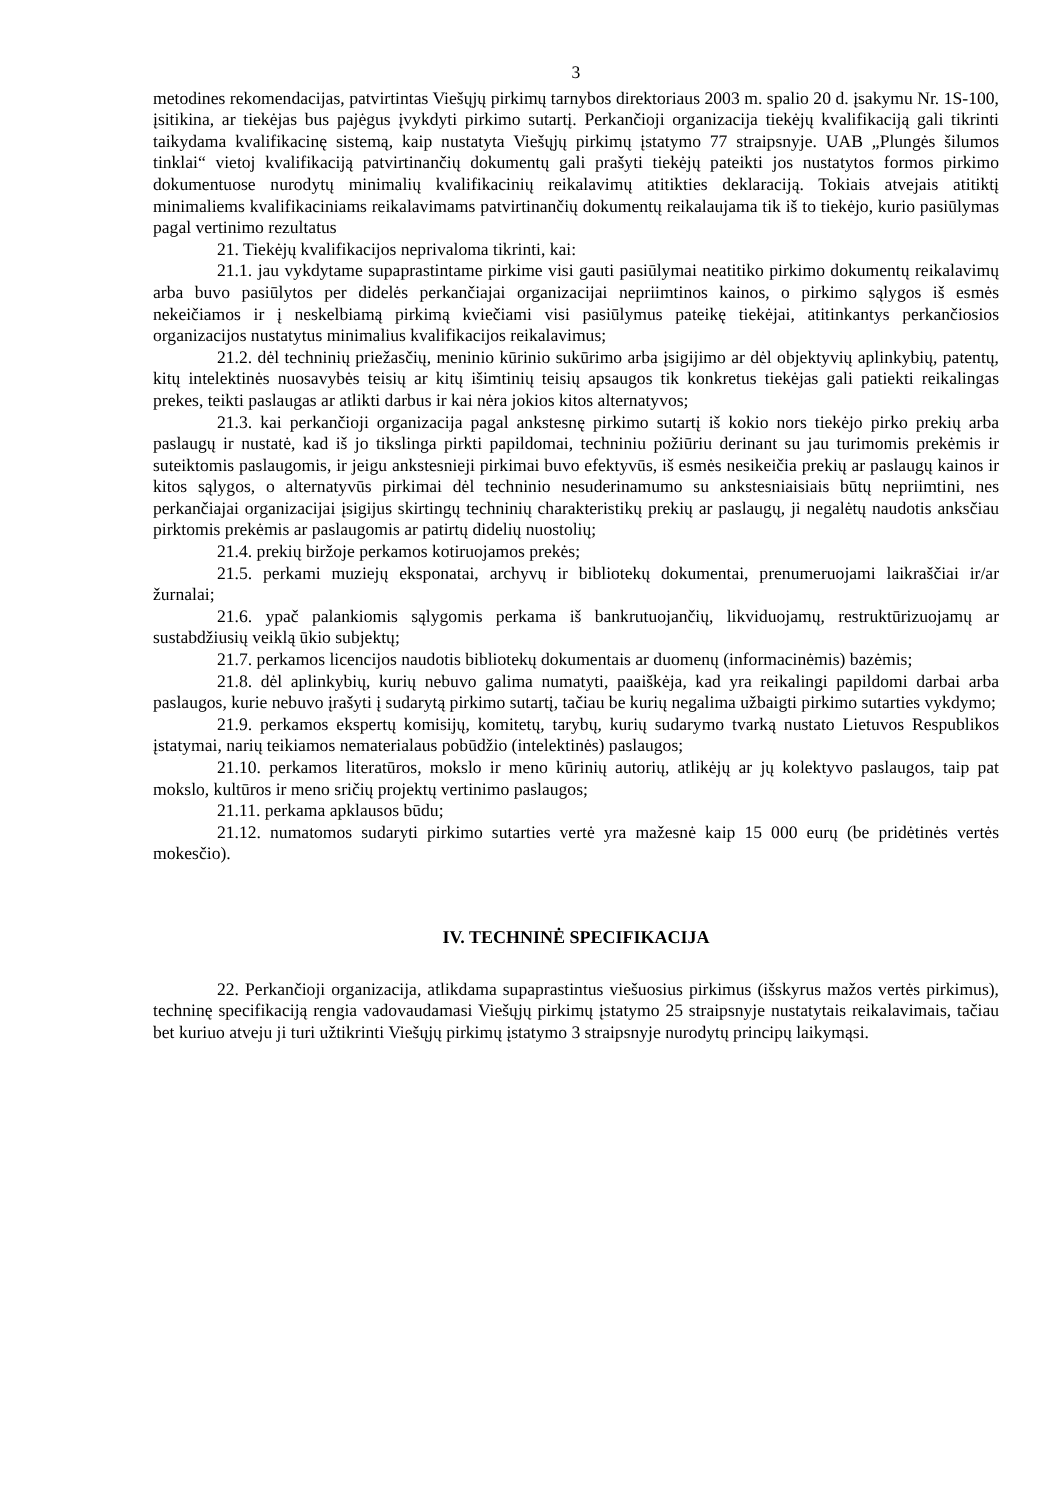3
metodines rekomendacijas, patvirtintas Viešųjų pirkimų tarnybos direktoriaus 2003 m. spalio 20 d. įsakymu Nr. 1S-100, įsitikina, ar tiekėjas bus pajėgus įvykdyti pirkimo sutartį. Perkančioji organizacija tiekėjų kvalifikaciją gali tikrinti taikydama kvalifikacinę sistemą, kaip nustatyta Viešųjų pirkimų įstatymo 77 straipsnyje. UAB „Plungės šilumos tinklai“ vietoj kvalifikaciją patvirtinančių dokumentų gali prašyti tiekėjų pateikti jos nustatytos formos pirkimo dokumentuose nurodytų minimalių kvalifikacinių reikalavimų atitikties deklaraciją. Tokiais atvejais atitiktį minimaliems kvalifikaciniams reikalavimams patvirtinančių dokumentų reikalaujama tik iš to tiekėjo, kurio pasiūlymas pagal vertinimo rezultatus
21. Tiekėjų kvalifikacijos neprivaloma tikrinti, kai:
21.1. jau vykdytame supaprastintame pirkime visi gauti pasiūlymai neatitiko pirkimo dokumentų reikalavimų arba buvo pasiūlytos per didelės perkančiajai organizacijai nepriimtinos kainos, o pirkimo sąlygos iš esmės nekeičiamos ir į neskelbiamą pirkimą kviečiami visi pasiūlymus pateikę tiekėjai, atitinkantys perkančiosios organizacijos nustatytus minimalius kvalifikacijos reikalavimus;
21.2. dėl techninių priežasčių, meninio kūrinio sukūrimo arba įsigijimo ar dėl objektyvių aplinkybių, patentų, kitų intelektinės nuosavybės teisių ar kitų išimtinių teisių apsaugos tik konkretus tiekėjas gali patiekti reikalingas prekes, teikti paslaugas ar atlikti darbus ir kai nėra jokios kitos alternatyvos;
21.3. kai perkančioji organizacija pagal ankstesnę pirkimo sutartį iš kokio nors tiekėjo pirko prekių arba paslaugų ir nustatė, kad iš jo tikslinga pirkti papildomai, techniniu požiūriu derinant su jau turimomis prekėmis ir suteiktomis paslaugomis, ir jeigu ankstesnieji pirkimai buvo efektyvūs, iš esmės nesikeičia prekių ar paslaugų kainos ir kitos sąlygos, o alternatyvūs pirkimai dėl techninio nesuderinamumo su ankstesniaisiais būtų nepriimtini, nes perkančiajai organizacijai įsigijus skirtingų techninių charakteristikų prekių ar paslaugų, ji negalėtų naudotis anksčiau pirktomis prekėmis ar paslaugomis ar patirtų didelių nuostolių;
21.4. prekių biržoje perkamos kotiruojamos prekės;
21.5. perkami muziejų eksponatai, archyvų ir bibliotekų dokumentai, prenumeruojami laikraščiai ir/ar žurnalai;
21.6. ypač palankiomis sąlygomis perkama iš bankrutuojančių, likviduojamų, restruktūrizuojamų ar sustabdžiusių veiklą ūkio subjektų;
21.7. perkamos licencijos naudotis bibliotekų dokumentais ar duomenų (informacinėmis) bazėmis;
21.8. dėl aplinkybių, kurių nebuvo galima numatyti, paaiškėja, kad yra reikalingi papildomi darbai arba paslaugos, kurie nebuvo įrašyti į sudarytą pirkimo sutartį, tačiau be kurių negalima užbaigti pirkimo sutarties vykdymo;
21.9. perkamos ekspertų komisijų, komitetų, tarybų, kurių sudarymo tvarką nustato Lietuvos Respublikos įstatymai, narių teikiamos nematerialaus pobūdžio (intelektinės) paslaugos;
21.10. perkamos literatūros, mokslo ir meno kūrinių autorių, atlikėjų ar jų kolektyvo paslaugos, taip pat mokslo, kultūros ir meno sričių projektų vertinimo paslaugos;
21.11. perkama apklausos būdu;
21.12. numatomos sudaryti pirkimo sutarties vertė yra mažesnė kaip 15 000 eurų (be pridėtinės vertės mokesčio).
IV. TECHNINĖ SPECIFIKACIJA
22. Perkančioji organizacija, atlikdama supaprastintus viešuosius pirkimus (išskyrus mažos vertės pirkimus), techninę specifikaciją rengia vadovaudamasi Viešųjų pirkimų įstatymo 25 straipsnyje nustatytais reikalavimais, tačiau bet kuriuo atveju ji turi užtikrinti Viešųjų pirkimų įstatymo 3 straipsnyje nurodytų principų laikymąsi.